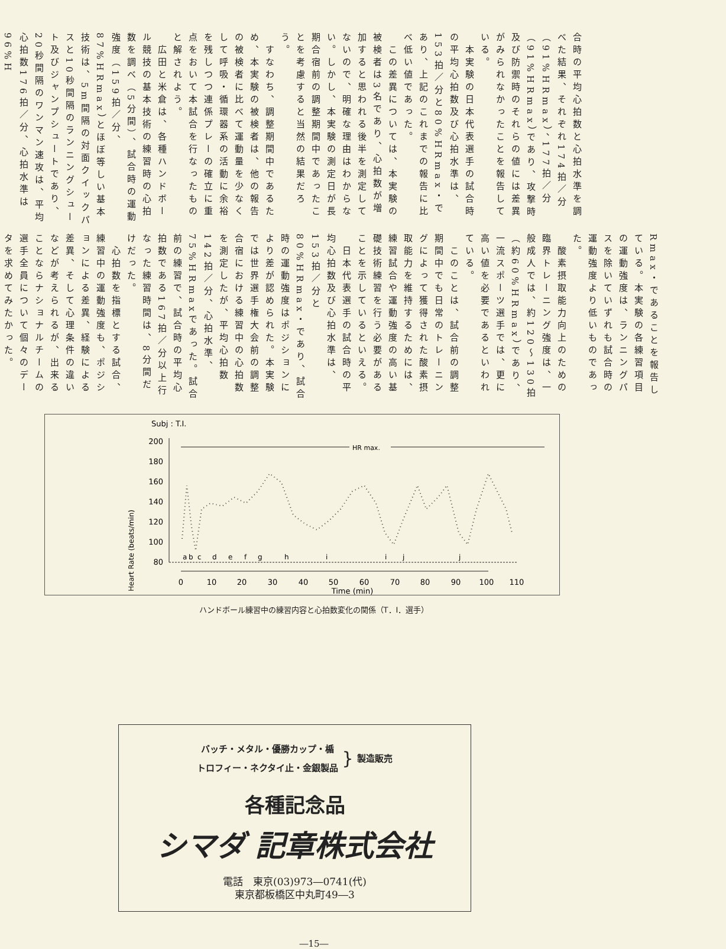合時の平均心拍数と心拍水準を調べた結果、それぞれ174拍／分（91%HRmax）、177拍／分（91%HRmax）であり、攻撃時及び防禦時のそれらの値には差異がみられなかったことを報告している。
　本実験の日本代表選手の試合時の平均心拍数及び心拍水準は、153拍／分と80%HRmax・であり、上記のこれまでの報告に比べ低い値であった。
　この差異については、本実験の被検者は3名であり、心拍数が増加すると思われる後半を測定してないので、明確な理由はわからない。しかし、本実験の測定日が長期合宿前の調整期間中であったことを考慮すると当然の結果だろう。
　すなわち、調整期間中であるため、本実験の被検者は、他の報告の被検者に比べて運動量を少なくして呼吸・循環器系の活動に余裕を残しつつ連係プレーの確立に重点をおいて本試合を行なったものと解されよう。
　広田と米倉は、各種ハンドボール競技の基本技術の練習時の心拍数を調べ（5分間）、試合時の運動強度（159拍／分、87%HRmax）とほぼ等しい基本技術は、5m間隔の対面クイックパスと10秒間隔のランニングシュート及びジャンプシュートであり、20秒間隔のワンマン速攻は、平均心拍数176拍／分、心拍水準は96%H
Rmax・であることを報告している。本実験の各練習項目の運動強度は、ランニングパスを除いていずれも試合時の運動強度より低いものであった。
　酸素摂取能力向上のための臨界トレーニング強度は、一般成人では、約120～130拍（約60%HRmax）であり、一流スポーツ選手では、更に高い値を必要であるといわれている。
　このことは、試合前の調整期間中でも日常のトレーニングによって獲得された酸素摂取能力を維持するためには、練習試合や運動強度の高い基礎技術練習を行う必要があることを示しているといえる。
　日本代表選手の試合時の平均心拍数及び心拍水準は、153拍／分と80%HRmax・であり、試合時の運動強度はポジションにより差が認められた。本実験では世界選手権大会前の調整合宿における練習中の心拍数を測定したが、平均心拍数142拍／分、心拍水準、75%HRmaxであった。試合前の練習で、試合時の平均心拍数である167拍／分以上行なった練習時間は、8分間だけだった。
　心拍数を指標とする試合、練習中の運動強度も、ポジションによる差異、経験による差異、そして心理条件の違いなどが考えられるが、出来ることならナショナルチームの選手全員について個々のデータを求めてみたかった。
Subj : T.I.
Heart Rate (beats/min)
200
180
160
140
120
100
80
HR max.
a
b
c
d
e
f
g
h
i
i
j
j
0
10
20
30
40
50
60
70
80
90
100
110
Time (min)
ハンドボール練習中の練習内容と心拍数変化の関係（T．I．選手）
バッチ・メタル・優勝カップ・楯
トロフィー・ネクタイ止・金銀製品
}
製造販売
各種記念品
シマダ 記章株式会社
電話　東京(03)973―0741(代)
東京都板橋区中丸町49―3
―15―